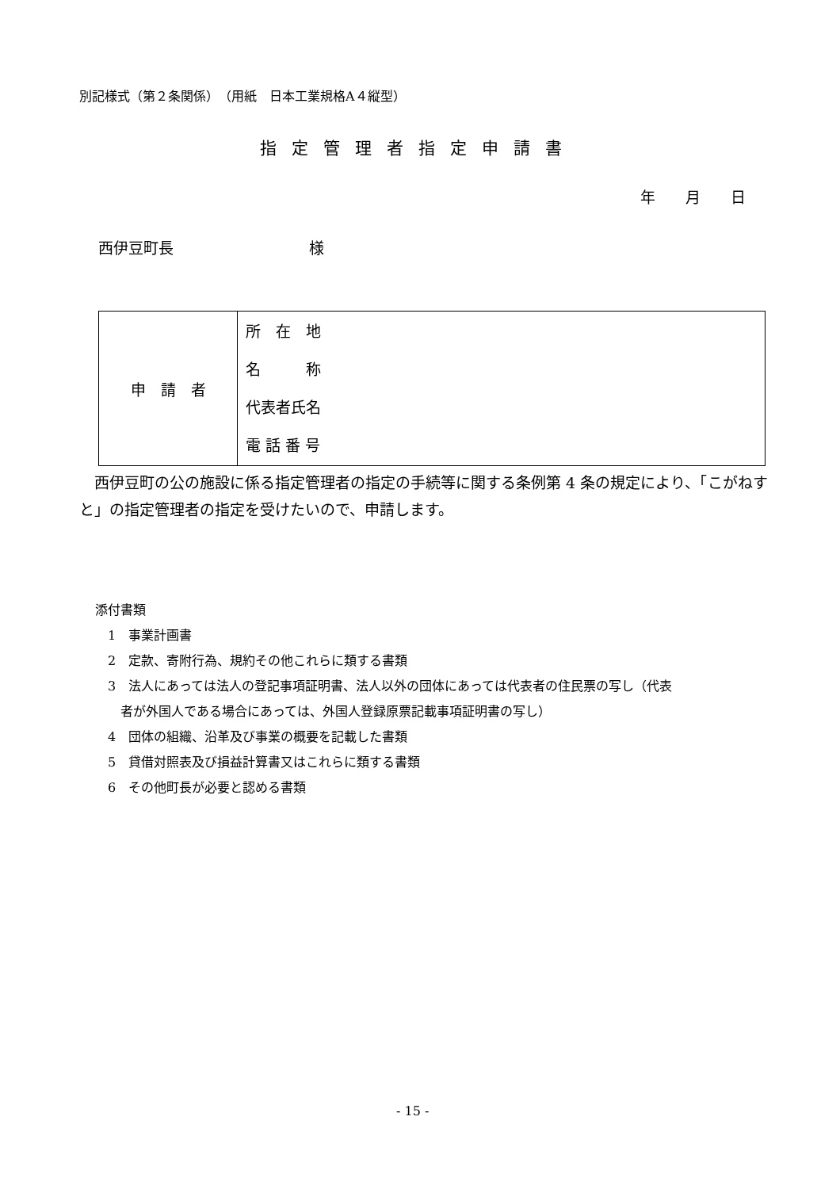別記様式（第２条関係）　（用紙　日本工業規格A４縦型）
指定管理者指定申請書
年　　月　　日
西伊豆町長　　　　　　　　　様
| 申 請 者 | 所 在 地 名 称 代表者氏名 電 話 番 号 |
　西伊豆町の公の施設に係る指定管理者の指定の手続等に関する条例第 4 条の規定により、「こがねすと」の指定管理者の指定を受けたいので、申請します。
添付書類
　1　事業計画書
　2　定款、寄附行為、規約その他これらに類する書類
　3　法人にあっては法人の登記事項証明書、法人以外の団体にあっては代表者の住民票の写し（代表
　　者が外国人である場合にあっては、外国人登録原票記載事項証明書の写し）
　4　団体の組織、沿革及び事業の概要を記載した書類
　5　貸借対照表及び損益計算書又はこれらに類する書類
　6　その他町長が必要と認める書類
- 15 -